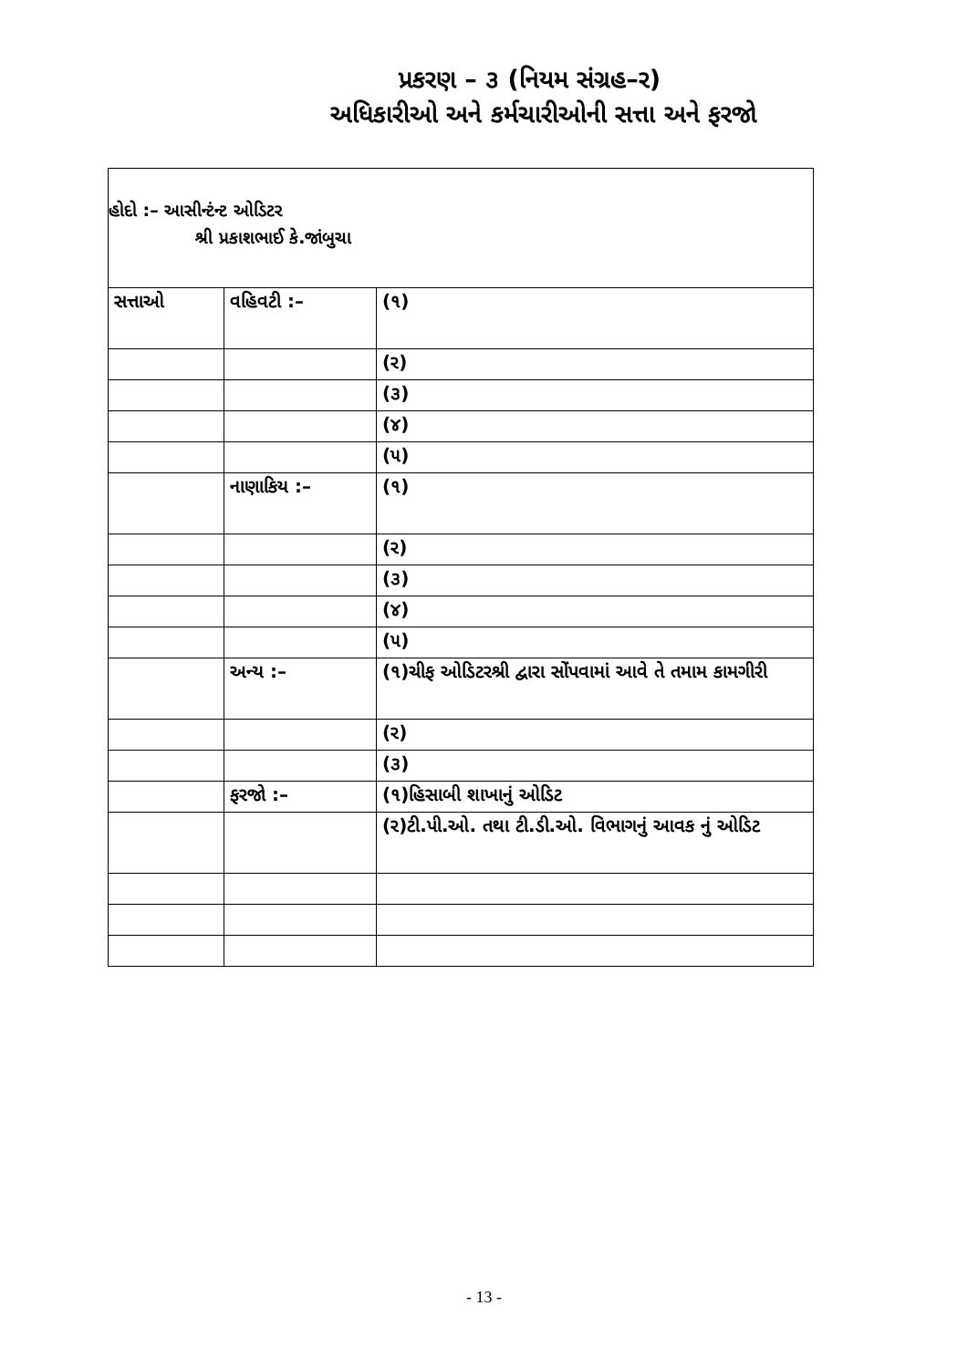પ્રકરણ – ૩ (નિયમ સંગ્રહ–ર)
અધિકારીઓ અને કર્મચારીઓની સત્તા અને ફરજો
હોદો :– આસીન્ટંન્ટ ઓડિટર
શ્રી પ્રકાશભાઈ કે.જાંબુચા
| સત્તાઓ | વહિવટી :– | (૧) |
| | | (ર) |
| | | (૩) |
| | | (૪) |
| | | (૫) |
| | નાણાકિય :– | (૧) |
| | | (ર) |
| | | (૩) |
| | | (૪) |
| | | (૫) |
| | અન્ય :– | (૧)ચીફ ઓડિટરશ્રી દ્વારા સોંપવામાં આવે તે તમામ કામગીરી |
| | | (ર) |
| | | (૩) |
| | ફરજો :– | (૧)હિસાબી શાખાનું ઓડિટ |
| | | (ર)ટી.પી.ઓ. તથા ટી.ડી.ઓ. વિભાગનું આવક નું ઓડિટ |
- 13 -